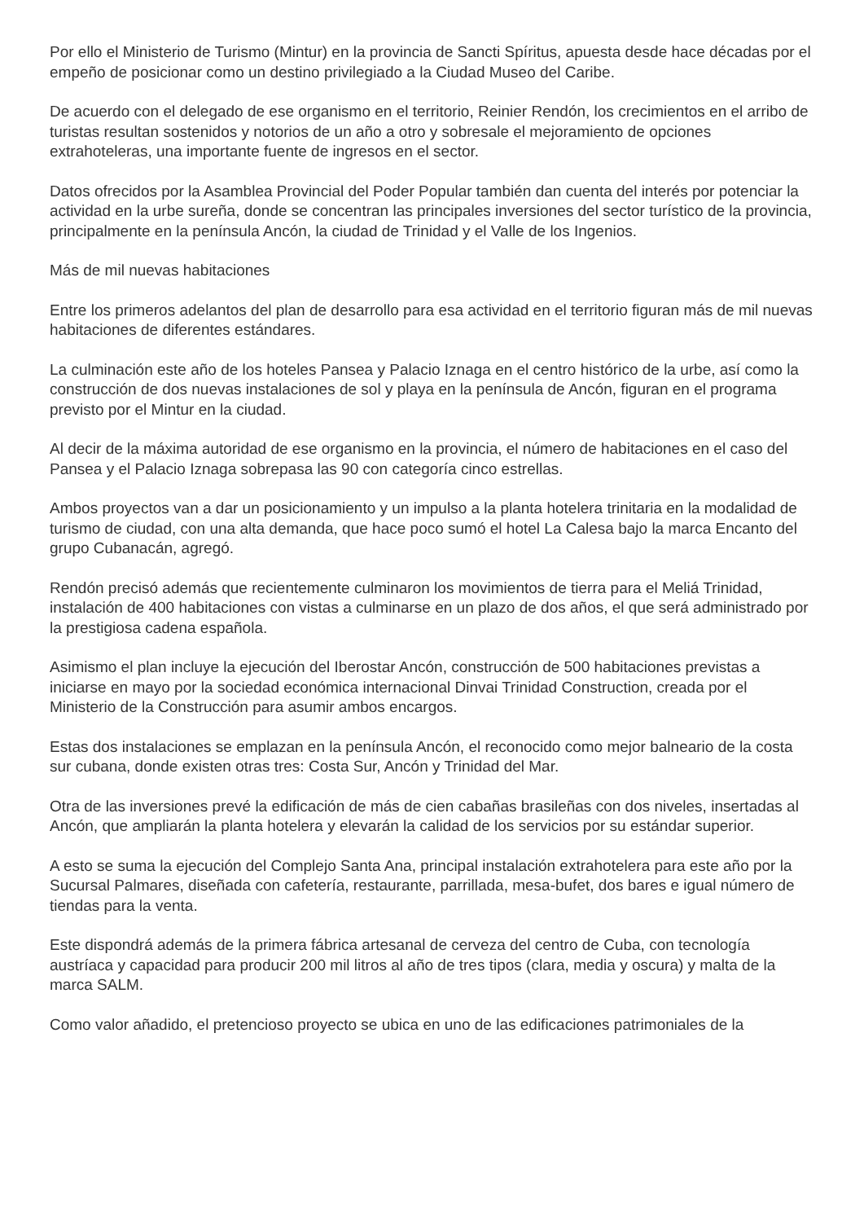Por ello el Ministerio de Turismo (Mintur) en la provincia de Sancti Spíritus, apuesta desde hace décadas por el empeño de posicionar como un destino privilegiado a la Ciudad Museo del Caribe.
De acuerdo con el delegado de ese organismo en el territorio, Reinier Rendón, los crecimientos en el arribo de turistas resultan sostenidos y notorios de un año a otro y sobresale el mejoramiento de opciones extrahoteleras, una importante fuente de ingresos en el sector.
Datos ofrecidos por la Asamblea Provincial del Poder Popular también dan cuenta del interés por potenciar la actividad en la urbe sureña, donde se concentran las principales inversiones del sector turístico de la provincia, principalmente en la península Ancón, la ciudad de Trinidad y el Valle de los Ingenios.
Más de mil nuevas habitaciones
Entre los primeros adelantos del plan de desarrollo para esa actividad en el territorio figuran más de mil nuevas habitaciones de diferentes estándares.
La culminación este año de los hoteles Pansea y Palacio Iznaga en el centro histórico de la urbe, así como la construcción de dos nuevas instalaciones de sol y playa en la península de Ancón, figuran en el programa previsto por el Mintur en la ciudad.
Al decir de la máxima autoridad de ese organismo en la provincia, el número de habitaciones en el caso del Pansea y el Palacio Iznaga sobrepasa las 90 con categoría cinco estrellas.
Ambos proyectos van a dar un posicionamiento y un impulso a la planta hotelera trinitaria en la modalidad de turismo de ciudad, con una alta demanda, que hace poco sumó el hotel La Calesa bajo la marca Encanto del grupo Cubanacán, agregó.
Rendón precisó además que recientemente culminaron los movimientos de tierra para el Meliá Trinidad, instalación de 400 habitaciones con vistas a culminarse en un plazo de dos años, el que será administrado por la prestigiosa cadena española.
Asimismo el plan incluye la ejecución del Iberostar Ancón, construcción de 500 habitaciones previstas a iniciarse en mayo por la sociedad económica internacional Dinvai Trinidad Construction, creada por el Ministerio de la Construcción para asumir ambos encargos.
Estas dos instalaciones se emplazan en la península Ancón, el reconocido como mejor balneario de la costa sur cubana, donde existen otras tres: Costa Sur, Ancón y Trinidad del Mar.
Otra de las inversiones prevé la edificación de más de cien cabañas brasileñas con dos niveles, insertadas al Ancón, que ampliarán la planta hotelera y elevarán la calidad de los servicios por su estándar superior.
A esto se suma la ejecución del Complejo Santa Ana, principal instalación extrahotelera para este año por la Sucursal Palmares, diseñada con cafetería, restaurante, parrillada, mesa-bufet, dos bares e igual número de tiendas para la venta.
Este dispondrá además de la primera fábrica artesanal de cerveza del centro de Cuba, con tecnología austríaca y capacidad para producir 200 mil litros al año de tres tipos (clara, media y oscura) y malta de la marca SALM.
Como valor añadido, el pretencioso proyecto se ubica en uno de las edificaciones patrimoniales de la